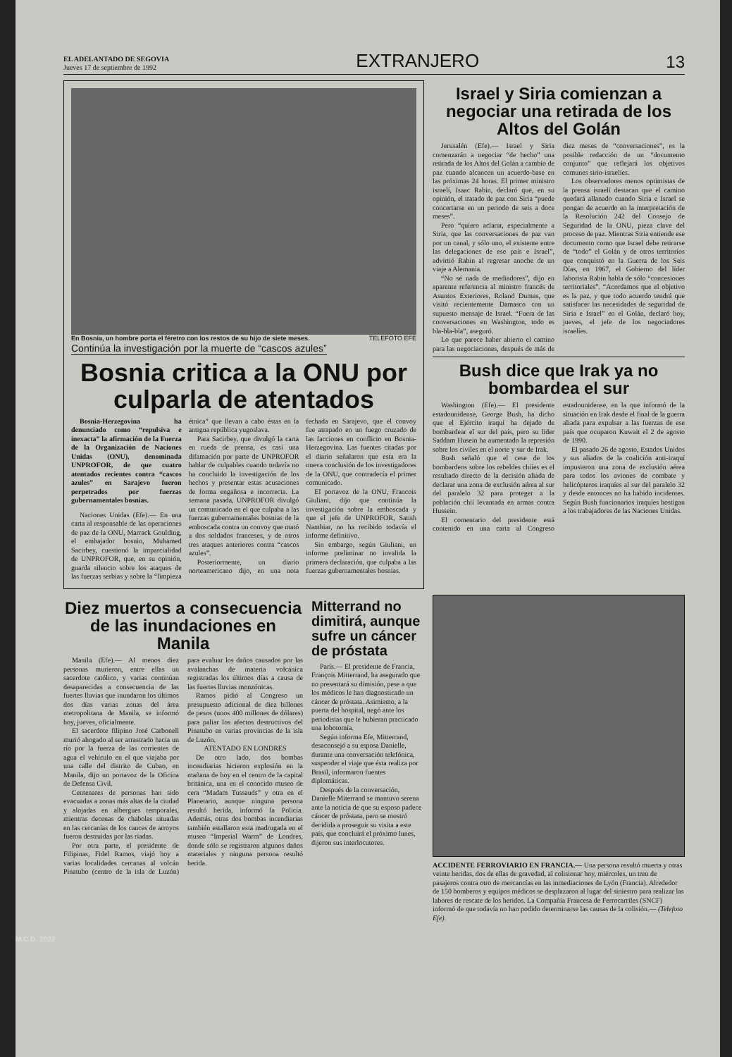EL ADELANTADO DE SEGOVIA
Jueves 17 de septiembre de 1992
EXTRANJERO
13
En Bosnia, un hombre porta el féretro con los restos de su hijo de siete meses. TELEFOTO EFE
Continúa la investigación por la muerte de “cascos azules”
Bosnia critica a la ONU por culparla de atentados
Bosnia-Herzegovina ha denunciado como “repulsiva e inexacta” la afirmación de la Fuerza de la Organización de Naciones Unidas (ONU), denominada UNPROFOR, de que cuatro atentados recientes contra “cascos azules” en Sarajevo fueron perpetrados por fuerzas gubernamentales bosnias.
Naciones Unidas (Efe).— En una carta al responsable de las operaciones de paz de la ONU, Marrack Goulding, el embajador bosnio, Muhamed Sacirbey, cuestionó la imparcialidad de UNPROFOR, que, en su opinión, guarda silencio sobre los ataques de las fuerzas serbias y sobre la “limpieza étnica” que llevan a cabo éstas en la antigua república yugoslava.
Para Sacirbey, que divulgó la carta en rueda de prensa, es casi una difamación por parte de UNPROFOR hablar de culpables cuando todavía no ha concluido la investigación de los hechos y presentar estas acusaciones de forma engañosa e incorrecta. La semana pasada, UNPROFOR divulgó un comunicado en el que culpaba a las fuerzas gubernamentales bosnias de la emboscada contra un convoy que mató a dos soldados franceses, y de otros tres ataques anteriores contra “cascos azules”.
Posteriormente, un diario norteamericano dijo, en una nota fechada en Sarajevo, que el convoy fue atrapado en un fuego cruzado de las facciones en conflicto en Bosnia-Herzegovina. Las fuentes citadas por el diario señalaron que esta era la nueva conclusión de los investigadores de la ONU, que contradecía el primer comunicado.
El portavoz de la ONU, Francois Giuliani, dijo que continúa la investigación sobre la emboscada y que el jefe de UNPROFOR, Satish Nambiar, no ha recibido todavía el informe definitivo.
Sin embargo, según Giuliani, un informe preliminar no invalida la primera declaración, que culpaba a las fuerzas gubernamentales bosnias.
Israel y Siria comienzan a negociar una retirada de los Altos del Golán
Jerusalén (Efe).— Israel y Siria comenzarán a negociar “de hecho” una retirada de los Altos del Golán a cambio de paz cuando alcancen un acuerdo-base en las próximas 24 horas. El primer ministro israelí, Isaac Rabin, declaró que, en su opinión, el tratado de paz con Siria “puede concertarse en un periodo de seis a doce meses”.
Pero “quiero aclarar, especialmente a Siria, que las conversaciones de paz van por un canal, y sólo uno, el existente entre las delegaciones de ese país e Israel”, advirtió Rabin al regresar anoche de un viaje a Alemania.
“No sé nada de mediadores”, dijo en aparente referencia al ministro francés de Asuntos Exteriores, Roland Dumas, que visitó recientemente Damasco con un supuesto mensaje de Israel. “Fuera de las conversaciones en Washington, todo es bla-bla-bla”, aseguró.
Lo que parece haber abierto el camino para las negociaciones, después de más de diez meses de “conversaciones”, es la posible redacción de un “documento conjunto” que reflejará los objetivos comunes sirio-israelíes.
Los observadores menos optimistas de la prensa israelí destacan que el camino quedará allanado cuando Siria e Israel se pongan de acuerdo en la interpretación de la Resolución 242 del Consejo de Seguridad de la ONU, pieza clave del proceso de paz. Mientras Siria entiende ese documento como que Israel debe retirarse de “todo” el Golán y de otros territorios que conquistó en la Guerra de los Seis Días, en 1967, el Gobierno del líder laborista Rabin habla de sólo “concesiones territoriales”. “Acordamos que el objetivo es la paz, y que todo acuerdo tendrá que satisfacer las necesidades de seguridad de Siria e Israel” en el Golán, declaró hoy, jueves, el jefe de los negociadores israelíes.
Bush dice que Irak ya no bombardea el sur
Washington (Efe).— El presidente estadounidense, George Bush, ha dicho que el Ejército iraquí ha dejado de bombardear el sur del país, pero su líder Saddam Husein ha aumentado la represión sobre los civiles en el norte y sur de Irak.
Bush señaló que el cese de los bombardeos sobre los rebeldes chiíes es el resultado directo de la decisión aliada de declarar una zona de exclusión aérea al sur del paralelo 32 para proteger a la población chií levantada en armas contra Hussein.
El comentario del presidente está contenido en una carta al Congreso estadounidense, en la que informó de la situación en Irak desde el final de la guerra aliada para expulsar a las fuerzas de ese país que ocuparon Kuwait el 2 de agosto de 1990.
El pasado 26 de agosto, Estados Unidos y sus aliados de la coalición anti-iraquí impusieron una zona de exclusión aérea para todos los aviones de combate y helicópteros iraquíes al sur del paralelo 32 y desde entonces no ha habido incidentes. Según Bush funcionarios iraquíes hostigan a los trabajadores de las Naciones Unidas.
Diez muertos a consecuencia de las inundaciones en Manila
Manila (Efe).— Al menos diez personas murieron, entre ellas un sacerdote católico, y varias continúan desaparecidas a consecuencia de las fuertes lluvias que inundaron los últimos dos días varias zonas del área metropolitana de Manila, se informó hoy, jueves, oficialmente.
El sacerdote filipino José Carbonell murió ahogado al ser arrastrado hacia un río por la fuerza de las corrientes de agua el vehículo en el que viajaba por una calle del distrito de Cubao, en Manila, dijo un portavoz de la Oficina de Defensa Civil.
Centenares de personas han sido evacuadas a zonas más altas de la ciudad y alojadas en albergues temporales, mientras decenas de chabolas situadas en las cercanías de los cauces de arroyos fueron destruidas por las riadas.
Por otra parte, el presidente de Filipinas, Fidel Ramos, viajó hoy a varias localidades cercanas al volcán Pinatubo (centro de la isla de Luzón) para evaluar los daños causados por las avalanchas de materia volcánica registradas los últimos días a causa de las fuertes lluvias monzónicas.
Ramos pidió al Congreso un presupuesto adicional de diez billones de pesos (unos 400 millones de dólares) para paliar los afectos destructivos del Pinatubo en varias provincias de la isla de Luzón.
ATENTADO EN LONDRES
De otro lado, dos bombas incendiarias hicieron explosión en la mañana de hoy en el centro de la capital británica, una en el conocido museo de cera “Madam Tussauds” y otra en el Planetario, aunque ninguna persona resultó herida, informó la Policía. Además, otras dos bombas incendiarias también estallaron esta madrugada en el museo “Imperial Warm” de Londres, donde sólo se registraron algunos daños materiales y ninguna persona resultó herida.
Mitterrand no dimitirá, aunque sufre un cáncer de próstata
París.— El presidente de Francia, François Mitterrand, ha asegurado que no presentará su dimisión, pese a que los médicos le han diagnosticado un cáncer de próstata. Asimismo, a la puerta del hospital, negó ante los periodistas que le hubieran practicado una lobotomía.
Según informa Efe, Mitterrand, desaconsejó a su esposa Danielle, durante una conversación telefónica, suspender el viaje que ésta realiza por Brasil, informaron fuentes diplomáticas.
Después de la conversación, Danielle Miterrand se mantuvo serena ante la noticia de que su esposo padece cáncer de próstata, pero se mostró decidida a proseguir su visita a este país, que concluirá el próximo lunes, dijeron sus interlocutores.
ACCIDENTE FERROVIARIO EN FRANCIA.— Una persona resultó muerta y otras veinte heridas, dos de ellas de gravedad, al colisionar hoy, miércoles, un tren de pasajeros contra otro de mercancías en las inmediaciones de Lyón (Francia). Alrededor de 150 bomberos y equipos médicos se desplazaron al lugar del siniestro para realizar las labores de rescate de los heridos. La Compañía Francesa de Ferrocarriles (SNCF) informó de que todavía no han podido determinarse las causas de la colisión.— (Telefoto Efe).
M.C.D. 2022